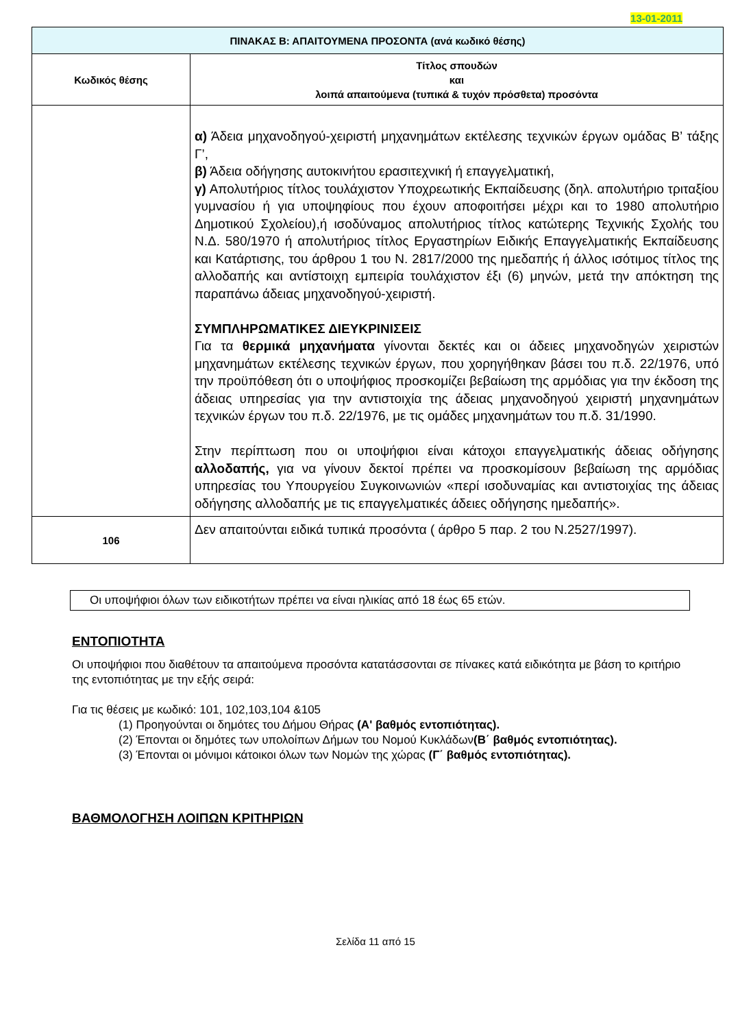13-01-2011
| ΠΙΝΑΚΑΣ Β: ΑΠΑΙΤΟΥΜΕΝΑ ΠΡΟΣΟΝΤΑ (ανά κωδικό θέσης) | |
| Κωδικός θέσης | Τίτλος σπουδών και λοιπά απαιτούμενα (τυπικά & τυχόν πρόσθετα) προσόντα |
| | α) Άδεια μηχανοδηγού-χειριστή μηχανημάτων εκτέλεσης τεχνικών έργων ομάδας Β’ τάξης Γ’, β) Άδεια οδήγησης αυτοκινήτου ερασιτεχνική ή επαγγελματική, γ) Απολυτήριος τίτλος τουλάχιστον Υποχρεωτικής Εκπαίδευσης (δηλ. απολυτήριο τριταξίου γυμνασίου ή για υποψηφίους που έχουν αποφοιτήσει μέχρι και το 1980 απολυτήριο Δημοτικού Σχολείου),ή ισοδύναμος απολυτήριος τίτλος κατώτερης Τεχνικής Σχολής του Ν.Δ. 580/1970 ή απολυτήριος τίτλος Εργαστηρίων Ειδικής Επαγγελματικής Εκπαίδευσης και Κατάρτισης, του άρθρου 1 του Ν. 2817/2000 της ημεδαπής ή άλλος ισότιμος τίτλος της αλλοδαπής και αντίστοιχη εμπειρία τουλάχιστον έξι (6) μηνών, μετά την απόκτηση της παραπάνω άδειας μηχανοδηγού-χειριστή. ΣΥΜΠΛΗΡΩΜΑΤΙΚΕΣ ΔΙΕΥΚΡΙΝΙΣΕΙΣ Για τα θερμικά μηχανήματα γίνονται δεκτές και οι άδειες μηχανοδηγών χειριστών μηχανημάτων εκτέλεσης τεχνικών έργων, που χορηγήθηκαν βάσει του π.δ. 22/1976, υπό την προϋπόθεση ότι ο υποψήφιος προσκομίζει βεβαίωση της αρμόδιας για την έκδοση της άδειας υπηρεσίας για την αντιστοιχία της άδειας μηχανοδηγού χειριστή μηχανημάτων τεχνικών έργων του π.δ. 22/1976, με τις ομάδες μηχανημάτων του π.δ. 31/1990. Στην περίπτωση που οι υποψήφιοι είναι κάτοχοι επαγγελματικής άδειας οδήγησης αλλοδαπής, για να γίνουν δεκτοί πρέπει να προσκομίσουν βεβαίωση της αρμόδιας υπηρεσίας του Υπουργείου Συγκοινωνιών «περί ισοδυναμίας και αντιστοιχίας της άδειας οδήγησης αλλοδαπής με τις επαγγελματικές άδειες οδήγησης ημεδαπής». |
| 106 | Δεν απαιτούνται ειδικά τυπικά προσόντα ( άρθρο 5 παρ. 2 του Ν.2527/1997). |
Οι υποψήφιοι όλων των ειδικοτήτων πρέπει να είναι ηλικίας από 18 έως 65 ετών.
ΕΝΤΟΠΙΟΤΗΤΑ
Οι υποψήφιοι που διαθέτουν τα απαιτούμενα προσόντα κατατάσσονται σε πίνακες κατά ειδικότητα με βάση το κριτήριο της εντοπιότητας με την εξής σειρά:
Για τις θέσεις με κωδικό: 101, 102,103,104 &105
(1) Προηγούνται οι δημότες του Δήμου Θήρας (Α' βαθμός εντοπιότητας).
(2) Έπονται οι δημότες των υπολοίπων Δήμων του Νομού Κυκλάδων(Β΄ βαθμός εντοπιότητας).
(3) Έπονται οι μόνιμοι κάτοικοι όλων των Νομών της χώρας (Γ΄ βαθμός εντοπιότητας).
ΒΑΘΜΟΛΟΓΗΣΗ ΛΟΙΠΩΝ ΚΡΙΤΗΡΙΩΝ
Σελίδα 11 από 15